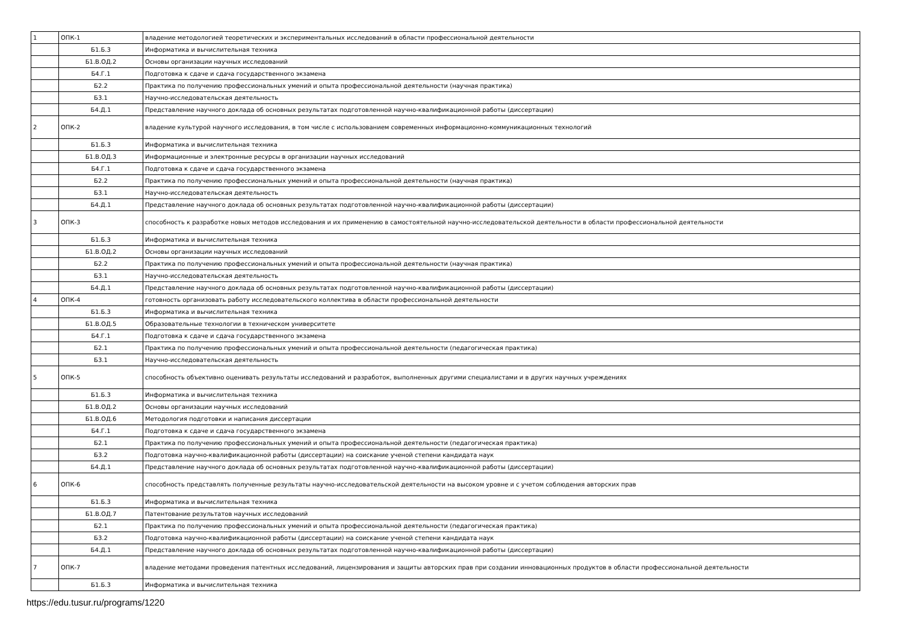| 1 | ОПК-1 | владение методологией теоретических и экспериментальных исследований в области профессиональной деятельности |
| | Б1.Б.3 | Информатика и вычислительная техника |
| | Б1.В.ОД.2 | Основы организации научных исследований |
| | Б4.Г.1 | Подготовка к сдаче и сдача государственного экзамена |
| | Б2.2 | Практика по получению профессиональных умений и опыта профессиональной деятельности (научная практика) |
| | Б3.1 | Научно-исследовательская деятельность |
| | Б4.Д.1 | Представление научного доклада об основных результатах подготовленной научно-квалификационной работы (диссертации) |
| 2 | ОПК-2 | владение культурой научного исследования, в том числе с использованием современных информационно-коммуникационных технологий |
| | Б1.Б.3 | Информатика и вычислительная техника |
| | Б1.В.ОД.3 | Информационные и электронные ресурсы в организации научных исследований |
| | Б4.Г.1 | Подготовка к сдаче и сдача государственного экзамена |
| | Б2.2 | Практика по получению профессиональных умений и опыта профессиональной деятельности (научная практика) |
| | Б3.1 | Научно-исследовательская деятельность |
| | Б4.Д.1 | Представление научного доклада об основных результатах подготовленной научно-квалификационной работы (диссертации) |
| 3 | ОПК-3 | способность к разработке новых методов исследования и их применению в самостоятельной научно-исследовательской деятельности в области профессиональной деятельности |
| | Б1.Б.3 | Информатика и вычислительная техника |
| | Б1.В.ОД.2 | Основы организации научных исследований |
| | Б2.2 | Практика по получению профессиональных умений и опыта профессиональной деятельности (научная практика) |
| | Б3.1 | Научно-исследовательская деятельность |
| | Б4.Д.1 | Представление научного доклада об основных результатах подготовленной научно-квалификационной работы (диссертации) |
| 4 | ОПК-4 | готовность организовать работу исследовательского коллектива в области профессиональной деятельности |
| | Б1.Б.3 | Информатика и вычислительная техника |
| | Б1.В.ОД.5 | Образовательные технологии в техническом университете |
| | Б4.Г.1 | Подготовка к сдаче и сдача государственного экзамена |
| | Б2.1 | Практика по получению профессиональных умений и опыта профессиональной деятельности (педагогическая практика) |
| | Б3.1 | Научно-исследовательская деятельность |
| 5 | ОПК-5 | способность объективно оценивать результаты исследований и разработок, выполненных другими специалистами и в других научных учреждениях |
| | Б1.Б.3 | Информатика и вычислительная техника |
| | Б1.В.ОД.2 | Основы организации научных исследований |
| | Б1.В.ОД.6 | Методология подготовки и написания диссертации |
| | Б4.Г.1 | Подготовка к сдаче и сдача государственного экзамена |
| | Б2.1 | Практика по получению профессиональных умений и опыта профессиональной деятельности (педагогическая практика) |
| | Б3.2 | Подготовка научно-квалификационной работы (диссертации) на соискание ученой степени кандидата наук |
| | Б4.Д.1 | Представление научного доклада об основных результатах подготовленной научно-квалификационной работы (диссертации) |
| 6 | ОПК-6 | способность представлять полученные результаты научно-исследовательской деятельности на высоком уровне и с учетом соблюдения авторских прав |
| | Б1.Б.3 | Информатика и вычислительная техника |
| | Б1.В.ОД.7 | Патентование результатов научных исследований |
| | Б2.1 | Практика по получению профессиональных умений и опыта профессиональной деятельности (педагогическая практика) |
| | Б3.2 | Подготовка научно-квалификационной работы (диссертации) на соискание ученой степени кандидата наук |
| | Б4.Д.1 | Представление научного доклада об основных результатах подготовленной научно-квалификационной работы (диссертации) |
| 7 | ОПК-7 | владение методами проведения патентных исследований, лицензирования и защиты авторских прав при создании инновационных продуктов в области профессиональной деятельности |
| | Б1.Б.3 | Информатика и вычислительная техника |
https://edu.tusur.ru/programs/1220